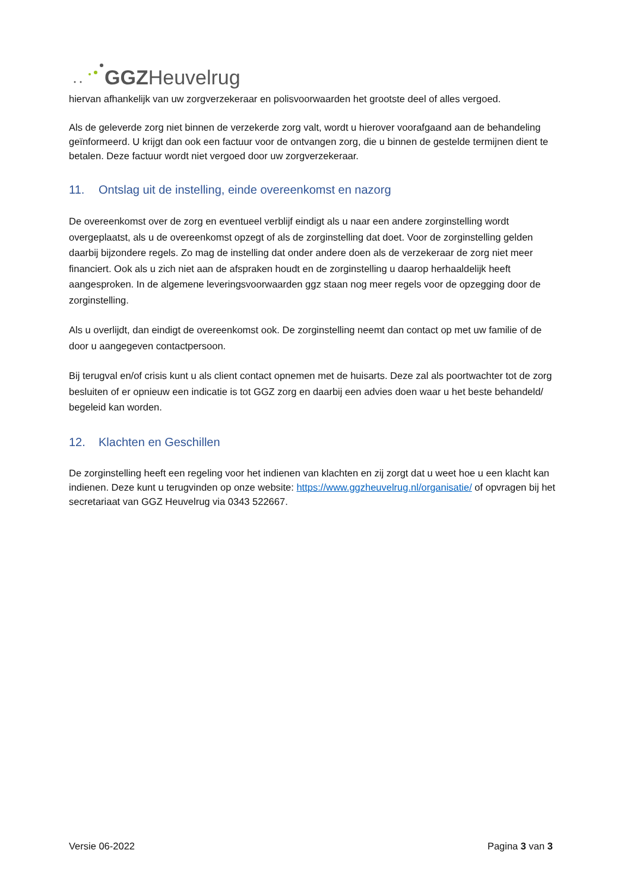GGZ Heuvelrug
hiervan afhankelijk van uw zorgverzekeraar en polisvoorwaarden het grootste deel of alles vergoed.
Als de geleverde zorg niet binnen de verzekerde zorg valt, wordt u hierover voorafgaand aan de behandeling geïnformeerd. U krijgt dan ook een factuur voor de ontvangen zorg, die u binnen de gestelde termijnen dient te betalen. Deze factuur wordt niet vergoed door uw zorgverzekeraar.
11. Ontslag uit de instelling, einde overeenkomst en nazorg
De overeenkomst over de zorg en eventueel verblijf eindigt als u naar een andere zorginstelling wordt overgeplaatst, als u de overeenkomst opzegt of als de zorginstelling dat doet. Voor de zorginstelling gelden daarbij bijzondere regels. Zo mag de instelling dat onder andere doen als de verzekeraar de zorg niet meer financiert. Ook als u zich niet aan de afspraken houdt en de zorginstelling u daarop herhaaldelijk heeft aangesproken. In de algemene leveringsvoorwaarden ggz staan nog meer regels voor de opzegging door de zorginstelling.
Als u overlijdt, dan eindigt de overeenkomst ook. De zorginstelling neemt dan contact op met uw familie of de door u aangegeven contactpersoon.
Bij terugval en/of crisis kunt u als client contact opnemen met de huisarts. Deze zal als poortwachter tot de zorg besluiten of er opnieuw een indicatie is tot GGZ zorg en daarbij een advies doen waar u het beste behandeld/ begeleid kan worden.
12. Klachten en Geschillen
De zorginstelling heeft een regeling voor het indienen van klachten en zij zorgt dat u weet hoe u een klacht kan indienen. Deze kunt u terugvinden op onze website: https://www.ggzheuvelrug.nl/organisatie/ of opvragen bij het secretariaat van GGZ Heuvelrug via 0343 522667.
Versie 06-2022 Pagina 3 van 3